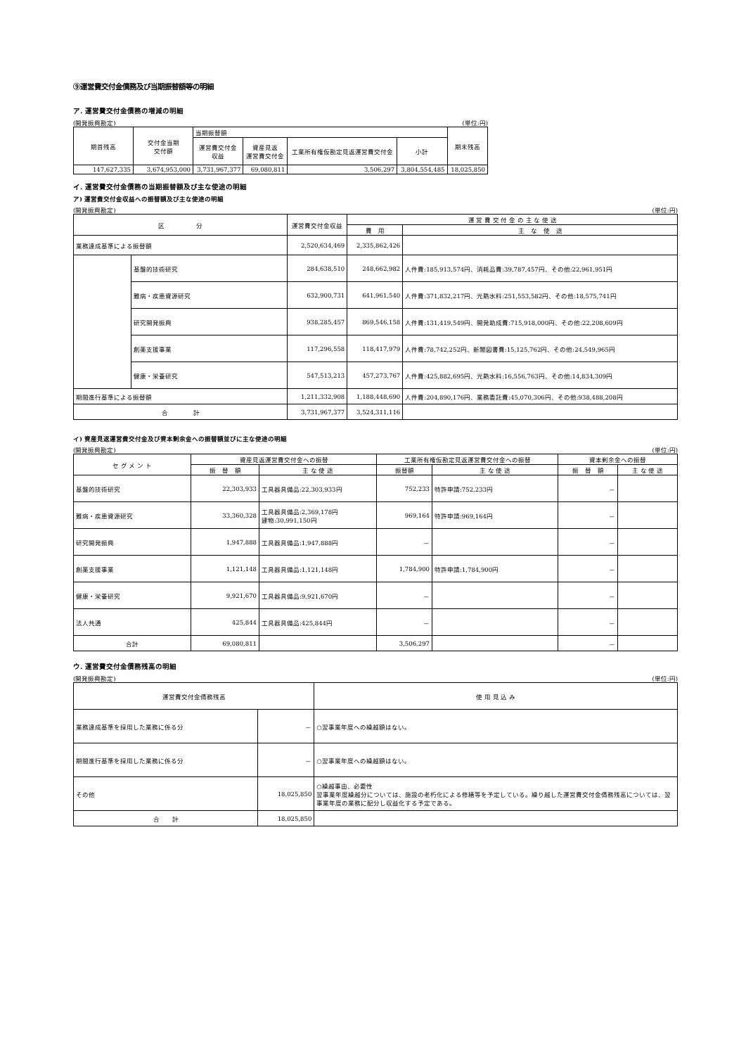⑨運営費交付金債務及び当期振替額等の明細
ア. 運営費交付金債務の増減の明細
(開発振興勘定) (単位:円)
| 期首残高 | 交付金当期 交付額 | 当期振替額 | | | | 期末残高 |
| --- | --- | --- | --- | --- | --- | --- |
| | | 運営費交付金 収益 | 資産見返 運営費交付金 | 工業所有権仮勘定見返運営費交付金 | 小計 | |
| 147,627,335 | 3,674,953,000 | 3,731,967,377 | 69,080,811 | 3,506,297 | 3,804,554,485 | 18,025,850 |
イ. 運営費交付金債務の当期振替額及び主な使途の明細
ア) 運営費交付金収益への振替額及び主な使途の明細
(開発振興勘定) (単位:円)
| 区 分 | | 運営費交付金収益 | 運 営 費 交 付 金 の 主 な 使 途 | |
| --- | --- | --- | --- | --- |
| | | | 費 用 | 主 な 使 途 |
| 業務達成基準による振替額 | | 2,520,634,469 | 2,335,862,426 | |
| | 基盤的技術研究 | 284,638,510 | 248,662,982 | 人件費:185,913,574円、消耗品費:39,787,457円、その他:22,961,951円 |
| | 難病・疾患資源研究 | 632,900,731 | 641,961,540 | 人件費:371,832,217円、光熱水料:251,553,582円、その他:18,575,741円 |
| | 研究開発振興 | 938,285,457 | 869,546,158 | 人件費:131,419,549円、開発助成費:715,918,000円、その他:22,208,609円 |
| | 創薬支援事業 | 117,296,558 | 118,417,979 | 人件費:78,742,252円、新聞図書費:15,125,762円、その他:24,549,965円 |
| | 健康・栄養研究 | 547,513,213 | 457,273,767 | 人件費:425,882,695円、光熱水料:16,556,763円、その他:14,834,309円 |
| 期間進行基準による振替額 | | 1,211,332,908 | 1,188,448,690 | 人件費:204,890,176円、業務委託費:45,070,306円、その他:938,488,208円 |
| 合 計 | | 3,731,967,377 | 3,524,311,116 | |
イ) 資産見返運営費交付金及び資本剰余金への振替額並びに主な使途の明細
(開発振興勘定) (単位:円)
| セ グ メ ン ト | 資産見返運営費交付金への振替 | | 工業所有権仮勘定見返運営費交付金への振替 | | 資本剰余金への振替 | |
| --- | --- | --- | --- | --- | --- | --- |
| | 振 替 額 | 主 な 使 途 | 振替額 | 主 な 使 途 | 振 替 額 | 主 な 使 途 |
| 基盤的技術研究 | 22,303,933 | 工具器具備品:22,303,933円 | 752,233 | 特許申請:752,233円 | － | |
| 難病・疾患資源研究 | 33,360,328 | 工具器具備品:2,369,178円 建物:30,991,150円 | 969,164 | 特許申請:969,164円 | － | |
| 研究開発振興 | 1,947,888 | 工具器具備品:1,947,888円 | － | | － | |
| 創薬支援事業 | 1,121,148 | 工具器具備品:1,121,148円 | 1,784,900 | 特許申請:1,784,900円 | － | |
| 健康・栄養研究 | 9,921,670 | 工具器具備品:9,921,670円 | － | | － | |
| 法人共通 | 425,844 | 工具器具備品:425,844円 | － | | － | |
| 合計 | 69,080,811 | | 3,506,297 | | － | |
ウ. 運営費交付金債務残高の明細
(開発振興勘定) (単位:円)
| 運営費交付金債務残高 | | 使 用 見 込 み |
| --- | --- | --- |
| 業務達成基準を採用した業務に係る分 | － | ○翌事業年度への繰越額はない。 |
| 期間進行基準を採用した業務に係る分 | － | ○翌事業年度への繰越額はない。 |
| その他 | 18,025,850 | ○繰越事由、必要性 翌事業年度繰越分については、施設の老朽化による修繕等を予定している。繰り越した運営費交付金債務残高については、翌事業年度の業務に配分し収益化する予定である。 |
| 合 計 | 18,025,850 | |